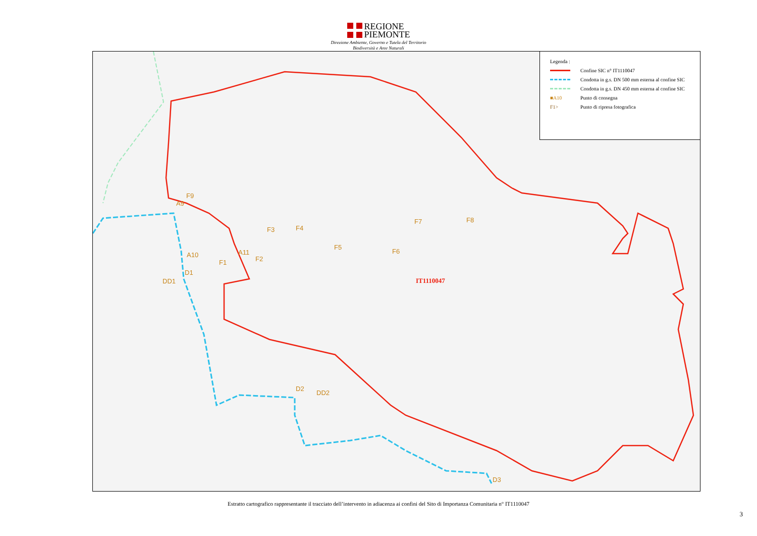REGIONE
PIEMONTE
Direzione Ambiente, Governo e Tutela del Territorio
Biodiversità e Aree Naturali
A9
F9
A10
D1
DD1
A11
F1 F2
F3 F4
F5
F6
F7 F8
D2
DD2
D3
IT1110047
Legenda :
Confine SIC n° IT1110047
Condotta in g.s. DN 500 mm esterna al confine SIC
Condotta in g.s. DN 450 mm esterna al confine SIC
■A10 Punto di consegna
F1> Punto di ripresa fotografica
Estratto cartografico rappresentante il tracciato dell’intervento in adiacenza ai confini del Sito di Importanza Comunitaria n° IT1110047
3